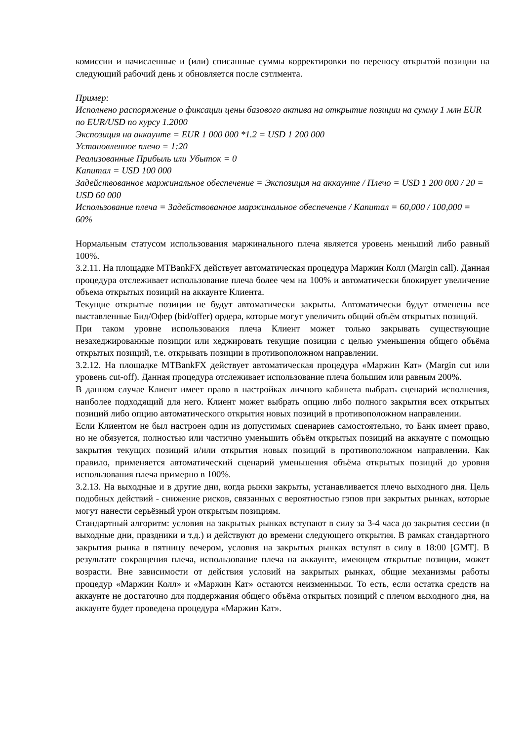комиссии и начисленные и (или) списанные суммы корректировки по переносу открытой позиции на следующий рабочий день и обновляется после сэтлмента.
Пример:
Исполнено распоряжение о фиксации цены базового актива на открытие позиции на сумму 1 млн EUR по EUR/USD по курсу 1.2000
Экспозиция на аккаунте = EUR 1 000 000 *1.2 = USD 1 200 000
Установленное плечо = 1:20
Реализованные Прибыль или Убыток = 0
Капитал = USD 100 000
Задействованное маржинальное обеспечение = Экспозиция на аккаунте / Плечо = USD 1 200 000 / 20 = USD 60 000
Использование плеча = Задействованное маржинальное обеспечение / Капитал = 60,000 / 100,000 = 60%
Нормальным статусом использования маржинального плеча является уровень меньший либо равный 100%.
3.2.11. На площадке MTBankFX действует автоматическая процедура Маржин Колл (Margin call). Данная процедура отслеживает использование плеча более чем на 100% и автоматически блокирует увеличение объема открытых позиций на аккаунте Клиента.
Текущие открытые позиции не будут автоматически закрыты. Автоматически будут отменены все выставленные Бид/Офер (bid/offer) ордера, которые могут увеличить общий объём открытых позиций.
При таком уровне использования плеча Клиент может только закрывать существующие незахеджированные позиции или хеджировать текущие позиции с целью уменьшения общего объёма открытых позиций, т.е. открывать позиции в противоположном направлении.
3.2.12. На площадке MTBankFX действует автоматическая процедура «Маржин Кат» (Margin cut или уровень cut-off). Данная процедура отслеживает использование плеча большим или равным 200%.
В данном случае Клиент имеет право в настройках личного кабинета выбрать сценарий исполнения, наиболее подходящий для него. Клиент может выбрать опцию либо полного закрытия всех открытых позиций либо опцию автоматического открытия новых позиций в противоположном направлении.
Если Клиентом не был настроен один из допустимых сценариев самостоятельно, то Банк имеет право, но не обязуется, полностью или частично уменьшить объём открытых позиций на аккаунте с помощью закрытия текущих позиций и/или открытия новых позиций в противоположном направлении. Как правило, применяется автоматический сценарий уменьшения объёма открытых позиций до уровня использования плеча примерно в 100%.
3.2.13. На выходные и в другие дни, когда рынки закрыты, устанавливается плечо выходного дня. Цель подобных действий - снижение рисков, связанных с вероятностью гэпов при закрытых рынках, которые могут нанести серьёзный урон открытым позициям.
Стандартный алгоритм: условия на закрытых рынках вступают в силу за 3-4 часа до закрытия сессии (в выходные дни, праздники и т.д.) и действуют до времени следующего открытия. В рамках стандартного закрытия рынка в пятницу вечером, условия на закрытых рынках вступят в силу в 18:00 [GMT]. В результате сокращения плеча, использование плеча на аккаунте, имеющем открытые позиции, может возрасти. Вне зависимости от действия условий на закрытых рынках, общие механизмы работы процедур «Маржин Колл» и «Маржин Кат» остаются неизменными. То есть, если остатка средств на аккаунте не достаточно для поддержания общего объёма открытых позиций с плечом выходного дня, на аккаунте будет проведена процедура «Маржин Кат».